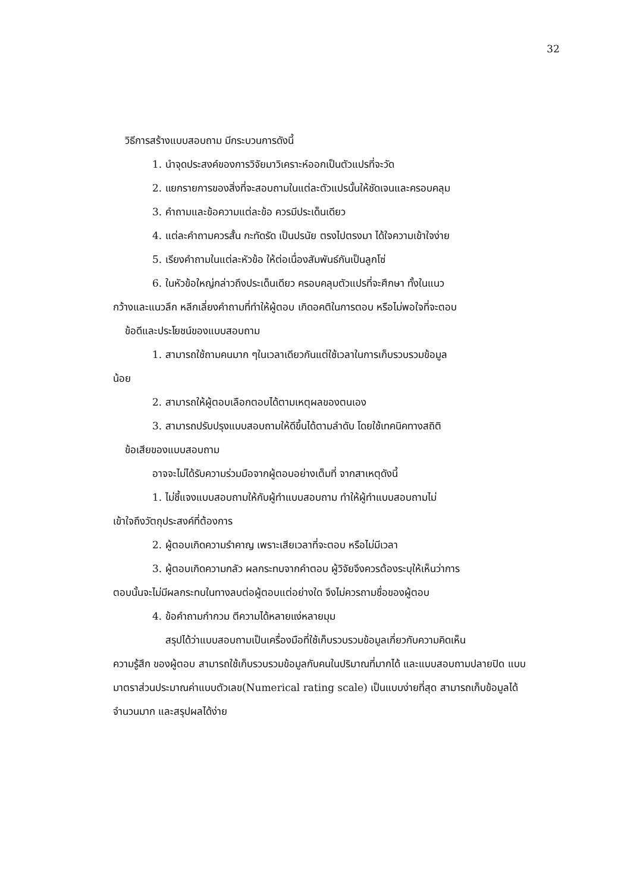32
วิธีการสร้างแบบสอบถาม มีกระบวนการดังนี้
1. นำจุดประสงค์ของการวิจัยมาวิเคราะห์ออกเป็นตัวแปรที่จะวัด
2. แยกรายการของสิ่งที่จะสอบถามในแต่ละตัวแปรนั้นให้ชัดเจนและครอบคลุม
3. คำถามและข้อความแต่ละข้อ ควรมีประเด็นเดียว
4. แต่ละคำถามควรสั้น กะทัดรัด เป็นปรนัย ตรงไปตรงมา ได้ใจความเข้าใจง่าย
5. เรียงคำถามในแต่ละหัวข้อ ให้ต่อเนื่องสัมพันธ์กันเป็นลูกโซ่
6. ในหัวข้อใหญ่กล่าวถึงประเด็นเดียว ครอบคลุมตัวแปรที่จะศึกษา ทั้งในแนว
กว้างและแนวลึก หลีกเลี่ยงคำถามที่ทำให้ผู้ตอบ เกิดอคติในการตอบ หรือไม่พอใจที่จะตอบ
ข้อดีและประโยชน์ของแบบสอบถาม
1. สามารถใช้ถามคนมาก ๆในเวลาเดียวกันแต่ใช้เวลาในการเก็บรวบรวมข้อมูล
น้อย
2. สามารถให้ผู้ตอบเลือกตอบได้ตามเหตุผลของตนเอง
3. สามารถปรับปรุงแบบสอบถามให้ดีขึ้นได้ตามลำดับ โดยใช้เทคนิคทางสถิติ
ข้อเสียของแบบสอบถาม
อาจจะไม่ได้รับความร่วมมือจากผู้ตอบอย่างเต็มที่ จากสาเหตุดังนี้
1. ไม่ชี้แจงแบบสอบถามให้กับผู้ทำแบบสอบถาม ทำให้ผู้ทำแบบสอบถามไม่
เข้าใจถึงวัตถุประสงค์ที่ต้องการ
2. ผู้ตอบเกิดความรำคาญ เพราะเสียเวลาที่จะตอบ หรือไม่มีเวลา
3. ผู้ตอบเกิดความกลัว ผลกระทบจากคำตอบ ผู้วิจัยจึงควรต้องระบุให้เห็นว่าการ
ตอบนั้นจะไม่มีผลกระทบในทางลบต่อผู้ตอบแต่อย่างใด จึงไม่ควรถามชื่อของผู้ตอบ
4. ข้อคำถามกำกวม ตีความได้หลายแง่หลายมุม
สรุปได้ว่าแบบสอบถามเป็นเครื่องมือที่ใช้เก็บรวบรวมข้อมูลเกี่ยวกับความคิดเห็น
ความรู้สึก ของผู้ตอบ สามารถใช้เก็บรวบรวมข้อมูลกับคนในปริมาณที่มากได้ และแบบสอบถามปลายปิด แบบมาตราส่วนประมาณค่าแบบตัวเลข(Numerical rating scale) เป็นแบบง่ายที่สุด สามารถเก็บข้อมูลได้จำนวนมาก และสรุปผลได้ง่าย